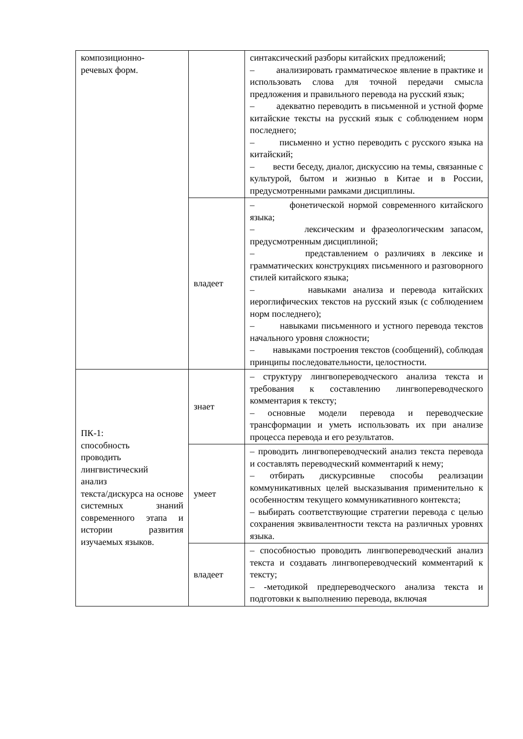| композиционно- речевых форм. | | синтаксический разборы китайских предложений; – анализировать грамматическое явление в практике и использовать слова для точной передачи смысла предложения и правильного перевода на русский язык; – адекватно переводить в письменной и устной форме китайские тексты на русский язык с соблюдением норм последнего; – письменно и устно переводить с русского языка на китайский; – вести беседу, диалог, дискуссию на темы, связанные с культурой, бытом и жизнью в Китае и в России, предусмотренными рамками дисциплины. |
| | владеет | – фонетической нормой современного китайского языка; – лексическим и фразеологическим запасом, предусмотренным дисциплиной; – представлением о различиях в лексике и грамматических конструкциях письменного и разговорного стилей китайского языка; – навыками анализа и перевода китайских иероглифических текстов на русский язык (с соблюдением норм последнего); – навыками письменного и устного перевода текстов начального уровня сложности; – навыками построения текстов (сообщений), соблюдая принципы последовательности, целостности. |
| ПК-1: способность проводить лингвистический анализ текста/дискурса на основе системных знаний современного этапа и истории развития изучаемых языков. | знает | – структуру лингвопереводческого анализа текста и требования к составлению лингвопереводческого комментария к тексту; – основные модели перевода и переводческие трансформации и уметь использовать их при анализе процесса перевода и его результатов. |
| | умеет | – проводить лингвопереводческий анализ текста перевода и составлять переводческий комментарий к нему; – отбирать дискурсивные способы реализации коммуникативных целей высказывания применительно к особенностям текущего коммуникативного контекста; – выбирать соответствующие стратегии перевода с целью сохранения эквивалентности текста на различных уровнях языка. |
| | владеет | – способностью проводить лингвопереводческий анализ текста и создавать лингвопереводческий комментарий к тексту; – -методикой предпереводческого анализа текста и подготовки к выполнению перевода, включая |